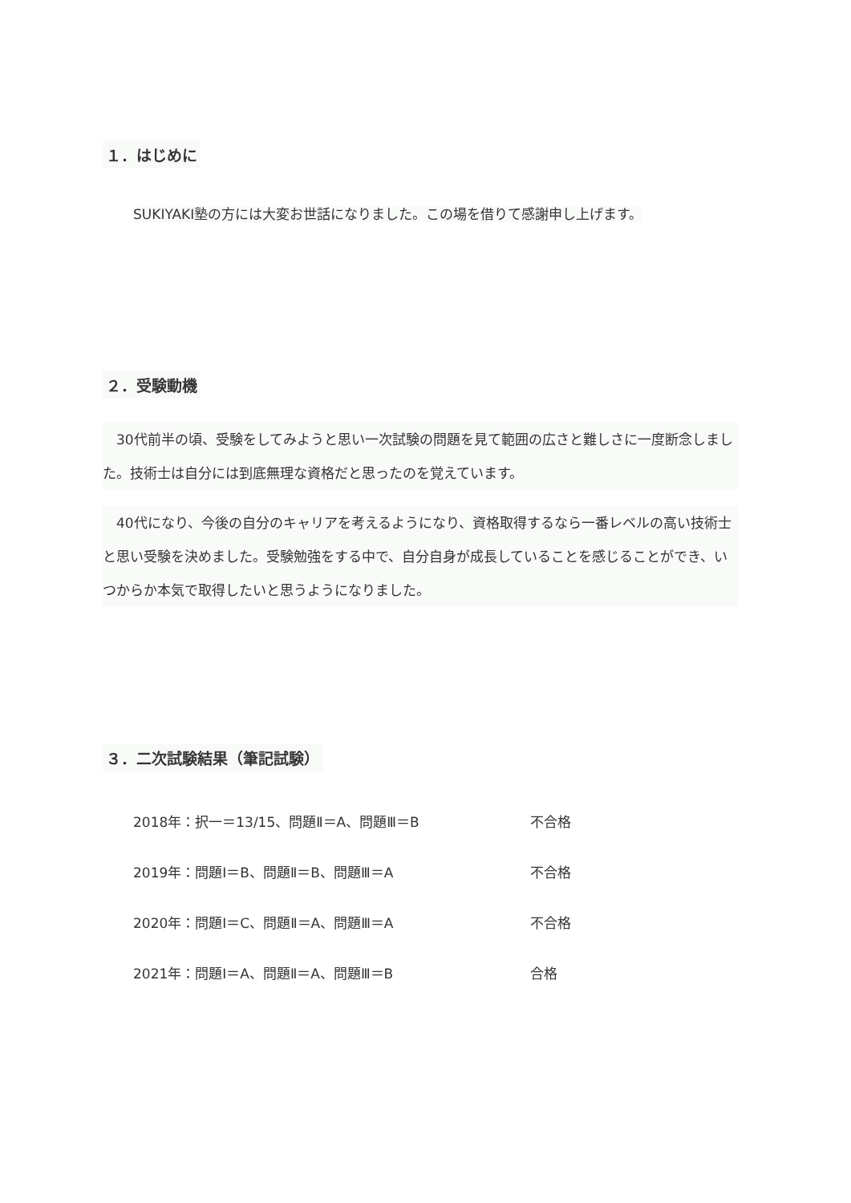１．はじめに
SUKIYAKI塾の方には大変お世話になりました。この場を借りて感謝申し上げます。
２．受験動機
　30代前半の頃、受験をしてみようと思い一次試験の問題を見て範囲の広さと難しさに一度断念しました。技術士は自分には到底無理な資格だと思ったのを覚えています。
　40代になり、今後の自分のキャリアを考えるようになり、資格取得するなら一番レベルの高い技術士と思い受験を決めました。受験勉強をする中で、自分自身が成長していることを感じることができ、いつからか本気で取得したいと思うようになりました。
３．二次試験結果（筆記試験）
2018年：択一＝13/15、問題Ⅱ＝A、問題Ⅲ＝B 不合格
2019年：問題Ⅰ＝B、問題Ⅱ＝B、問題Ⅲ＝A 不合格
2020年：問題Ⅰ＝C、問題Ⅱ＝A、問題Ⅲ＝A 不合格
2021年：問題Ⅰ＝A、問題Ⅱ＝A、問題Ⅲ＝B 合格